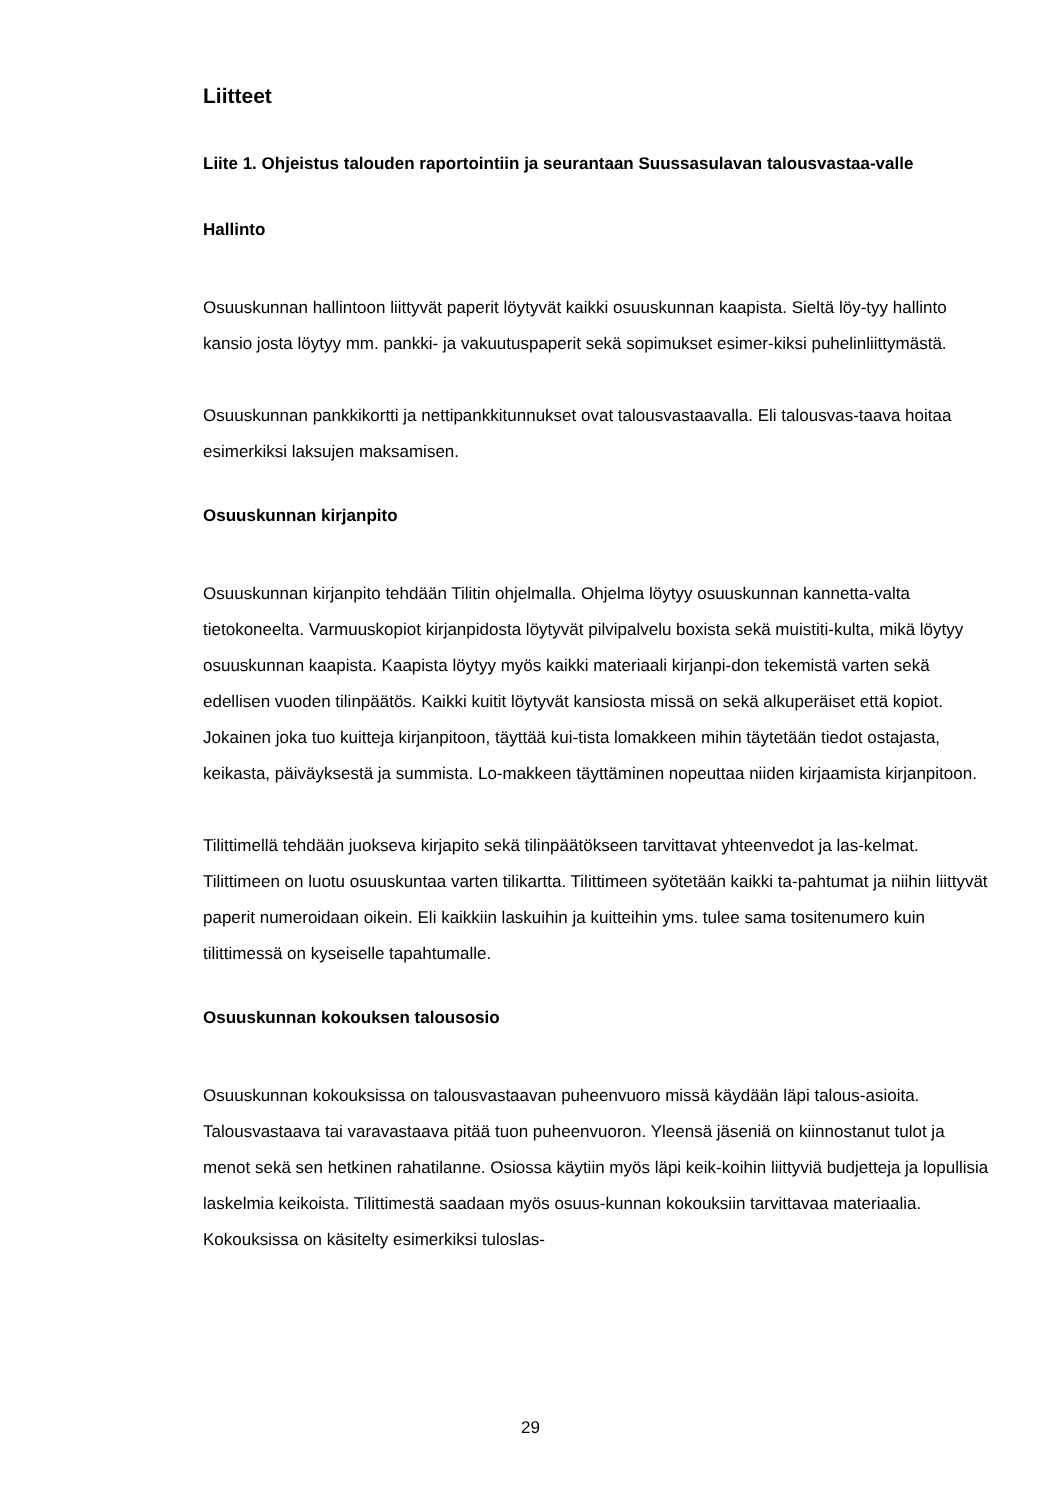Liitteet
Liite 1. Ohjeistus talouden raportointiin ja seurantaan Suussasulavan talousvastaa-valle
Hallinto
Osuuskunnan hallintoon liittyvät paperit löytyvät kaikki osuuskunnan kaapista. Sieltä löy-tyy hallinto kansio josta löytyy mm. pankki- ja vakuutuspaperit sekä sopimukset esimer-kiksi puhelinliittymästä.
Osuuskunnan pankkikortti ja nettipankkitunnukset ovat talousvastaavalla. Eli talousvas-taava hoitaa esimerkiksi laksujen maksamisen.
Osuuskunnan kirjanpito
Osuuskunnan kirjanpito tehdään Tilitin ohjelmalla. Ohjelma löytyy osuuskunnan kannetta-valta tietokoneelta. Varmuuskopiot kirjanpidosta löytyvät pilvipalvelu boxista sekä muistiti-kulta, mikä löytyy osuuskunnan kaapista. Kaapista löytyy myös kaikki materiaali kirjanpi-don tekemistä varten sekä edellisen vuoden tilinpäätös. Kaikki kuitit löytyvät kansiosta missä on sekä alkuperäiset että kopiot. Jokainen joka tuo kuitteja kirjanpitoon, täyttää kui-tista lomakkeen mihin täytetään tiedot ostajasta, keikasta, päiväyksestä ja summista. Lo-makkeen täyttäminen nopeuttaa niiden kirjaamista kirjanpitoon.
Tilittimellä tehdään juokseva kirjapito sekä tilinpäätökseen tarvittavat yhteenvedot ja las-kelmat. Tilittimeen on luotu osuuskuntaa varten tilikartta. Tilittimeen syötetään kaikki ta-pahtumat ja niihin liittyvät paperit numeroidaan oikein. Eli kaikkiin laskuihin ja kuitteihin yms. tulee sama tositenumero kuin tilittimessä on kyseiselle tapahtumalle.
Osuuskunnan kokouksen talousosio
Osuuskunnan kokouksissa on talousvastaavan puheenvuoro missä käydään läpi talous-asioita. Talousvastaava tai varavastaava pitää tuon puheenvuoron. Yleensä jäseniä on kiinnostanut tulot ja menot sekä sen hetkinen rahatilanne. Osiossa käytiin myös läpi keik-koihin liittyviä budjetteja ja lopullisia laskelmia keikoista. Tilittimestä saadaan myös osuus-kunnan kokouksiin tarvittavaa materiaalia. Kokouksissa on käsitelty esimerkiksi tuloslas-
29